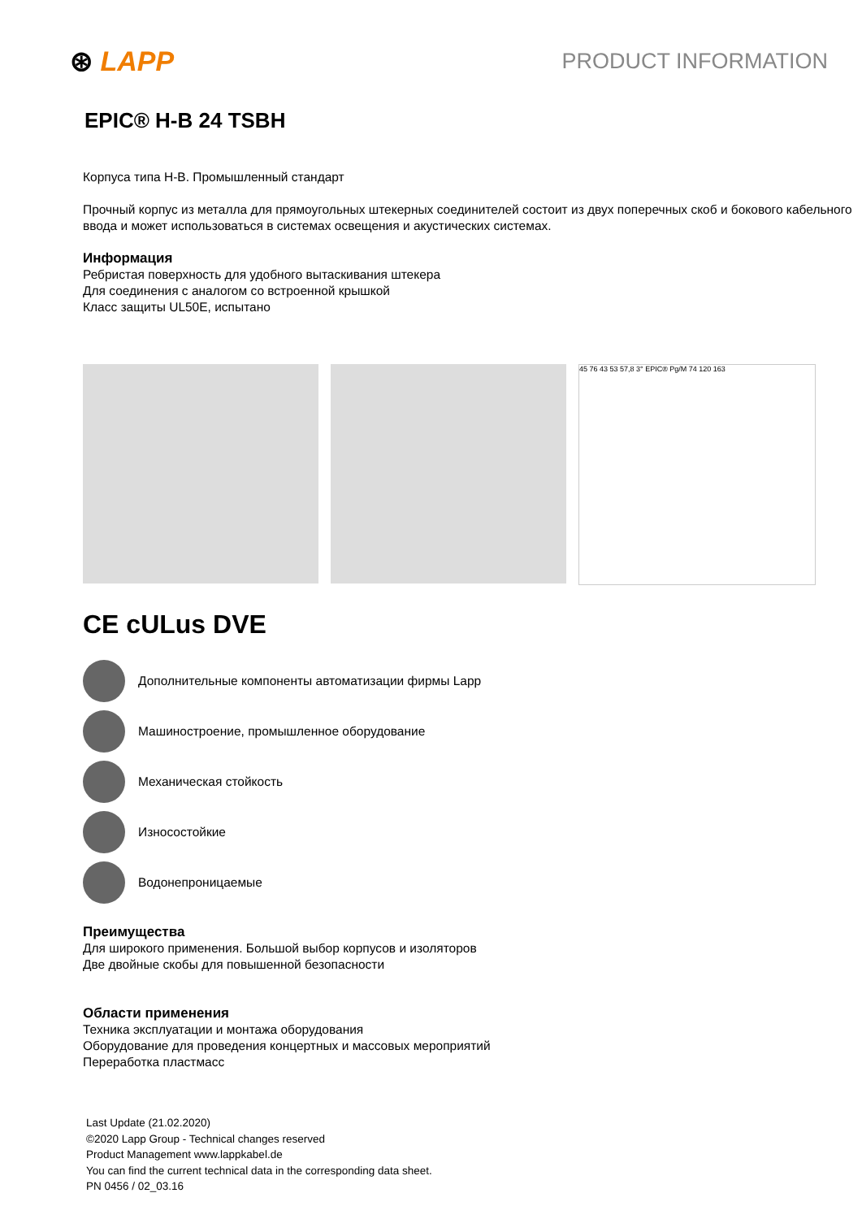⊛ LAPP
PRODUCT INFORMATION
EPIC® H-B 24 TSBH
Корпуса типа H-B. Промышленный стандарт
Прочный корпус из металла для прямоугольных штекерных соединителей состоит из двух поперечных скоб и бокового кабельного ввода и может использоваться в системах освещения и акустических системах.
Информация
Ребристая поверхность для удобного вытаскивания штекера
Для соединения с аналогом со встроенной крышкой
Класс защиты UL50E, испытано
45 76 43 53 57,8 3° EPIC® Pg/M 74 120 163
CE cULus DVE
Дополнительные компоненты автоматизации фирмы Lapp
Машиностроение, промышленное оборудование
Механическая стойкость
Износостойкие
Водонепроницаемые
Преимущества
Для широкого применения. Большой выбор корпусов и изоляторов
Две двойные скобы для повышенной безопасности
Области применения
Техника эксплуатации и монтажа оборудования
Оборудование для проведения концертных и массовых мероприятий
Переработка пластмасс
Last Update (21.02.2020)
©2020 Lapp Group - Technical changes reserved
Product Management www.lappkabel.de
You can find the current technical data in the corresponding data sheet.
PN 0456 / 02_03.16